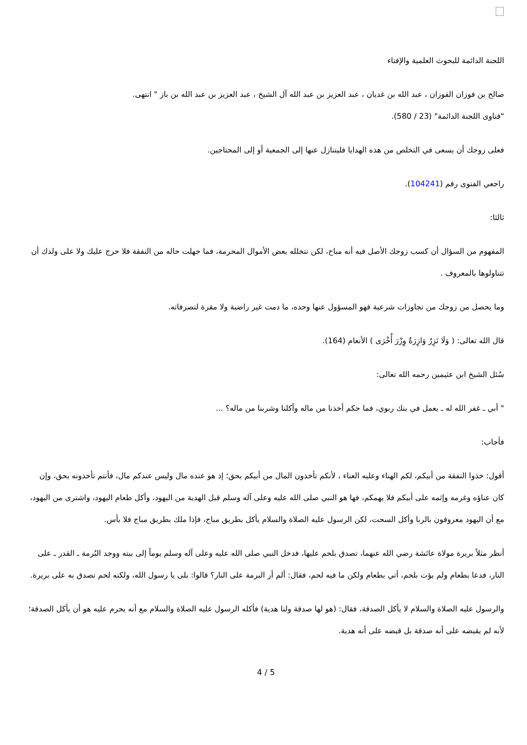اللجنة الدائمة للبحوث العلمية والإفتاء
صالح بن فوزان الفوزان ، عبد الله بن غديان ، عبد العزيز بن عبد الله آل الشيخ ، عبد العزيز بن عبد الله بن باز " انتهى.
"فتاوى اللجنة الدائمة" (23 / 580).
فعلى زوجك أن يسعى في التخلص من هذه الهدايا فليتنازل عنها إلى الجمعية أو إلى المحتاجين.
راجعي الفتوى رقم (104241).
ثالثا:
المفهوم من السؤال أن كسب زوجك الأصل فيه أنه مباح، لكن تتخلله بعض الأموال المحرمة، فما جهلت حاله من النفقة فلا حرج عليك ولا على ولدك أن تتناولوها بالمعروف .
وما يحصل من زوجك من تجاوزات شرعية فهو المسؤول عنها وحده، ما دمت غير راضية ولا مقرة لتصرفاته.
قال الله تعالى: ( وَلَا تَزِرُ وَازِرَةٌ وِزْرَ أُخْرَى ) الأنعام (164).
سُئل الشيخ ابن عثيمين رحمه الله تعالى:
" أبي ـ غفر الله له ـ يعمل في بنك ربوي، فما حكم أخذنا من ماله وأكلنا وشربنا من ماله؟ ...
فأجاب:
أقول: خذوا النفقة من أبيكم، لكم الهناء وعليه العناء ، لأنكم تأخذون المال من أبيكم بحق؛ إذ هو عنده مال وليس عندكم مال، فأنتم تأخذونه بحق، وإن كان عناؤه وغرمه وإثمه على أبيكم فلا يهمكم، فها هو النبي صلى الله عليه وعلى آله وسلم قبل الهدية من اليهود، وأكل طعام اليهود، واشترى من اليهود، مع أن اليهود معروفون بالربا وأكل السحت، لكن الرسول عليه الصلاة والسلام يأكل بطريق مباح، فإذا ملك بطريق مباح فلا بأس.
أنظر مثلاً بريرة مولاة عائشة رضي الله عنهما، تصدق بلحم عليها، فدخل النبي صلى الله عليه وعلى آله وسلم يوماً إلى بيته ووجد البُرمة ـ القدر ـ على النار، فدعا بطعام ولم يؤت بلحم، أتي بطعام ولكن ما فيه لحم، فقال: ألم أر البرمة على النار؟ قالوا: بلى يا رسول الله، ولكنه لحم تصدق به على بريرة.
والرسول عليه الصلاة والسلام لا يأكل الصدقة، فقال: (هو لها صدقة ولنا هدية) فأكله الرسول عليه الصلاة والسلام مع أنه يحرم عليه هو أن يأكل الصدقة؛ لأنه لم يقبضه على أنه صدقة بل قبضه على أنه هدية.
4 / 5